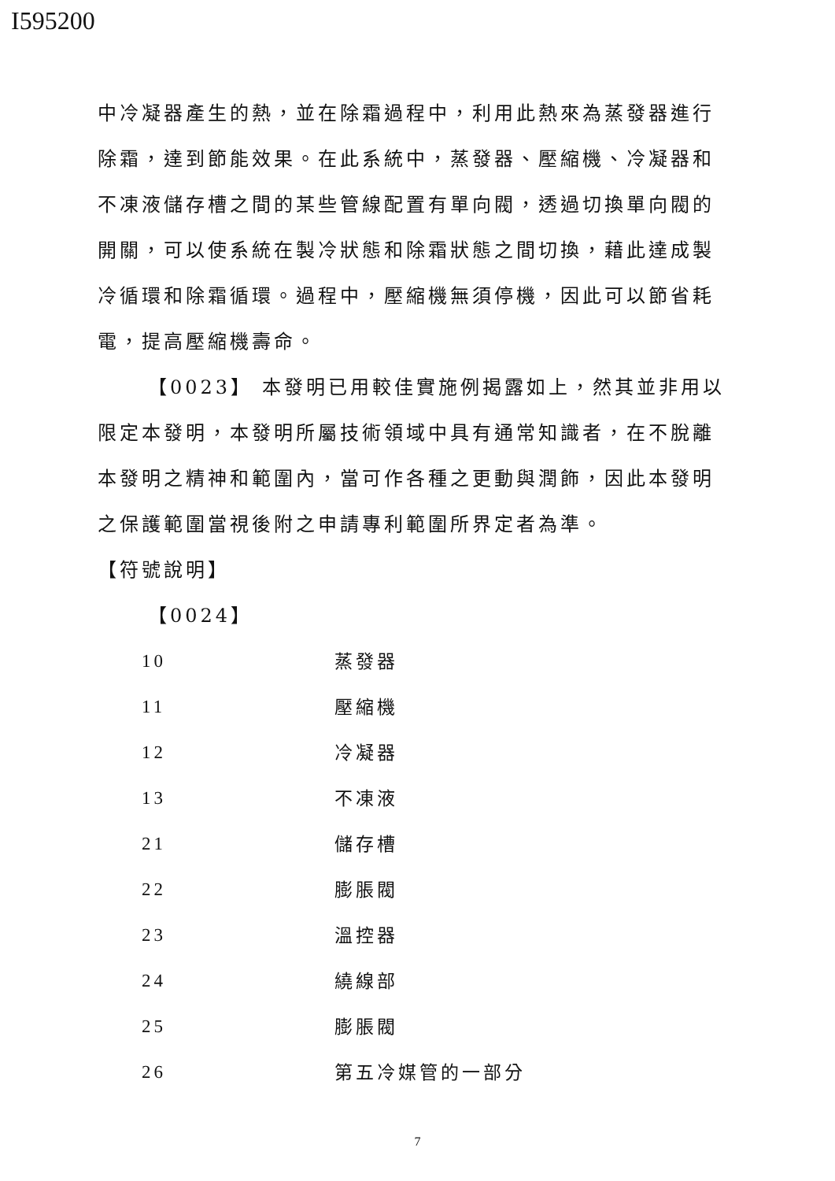I595200
中冷凝器產生的熱，並在除霜過程中，利用此熱來為蒸發器進行除霜，達到節能效果。在此系統中，蒸發器、壓縮機、冷凝器和不凍液儲存槽之間的某些管線配置有單向閥，透過切換單向閥的開關，可以使系統在製冷狀態和除霜狀態之間切換，藉此達成製冷循環和除霜循環。過程中，壓縮機無須停機，因此可以節省耗電，提高壓縮機壽命。
【0023】 本發明已用較佳實施例揭露如上，然其並非用以限定本發明，本發明所屬技術領域中具有通常知識者，在不脫離本發明之精神和範圍內，當可作各種之更動與潤飾，因此本發明之保護範圍當視後附之申請專利範圍所界定者為準。
【符號說明】
【0024】
| 10 | 蒸發器 |
| 11 | 壓縮機 |
| 12 | 冷凝器 |
| 13 | 不凍液 |
| 21 | 儲存槽 |
| 22 | 膨脹閥 |
| 23 | 溫控器 |
| 24 | 繞線部 |
| 25 | 膨脹閥 |
| 26 | 第五冷媒管的一部分 |
7